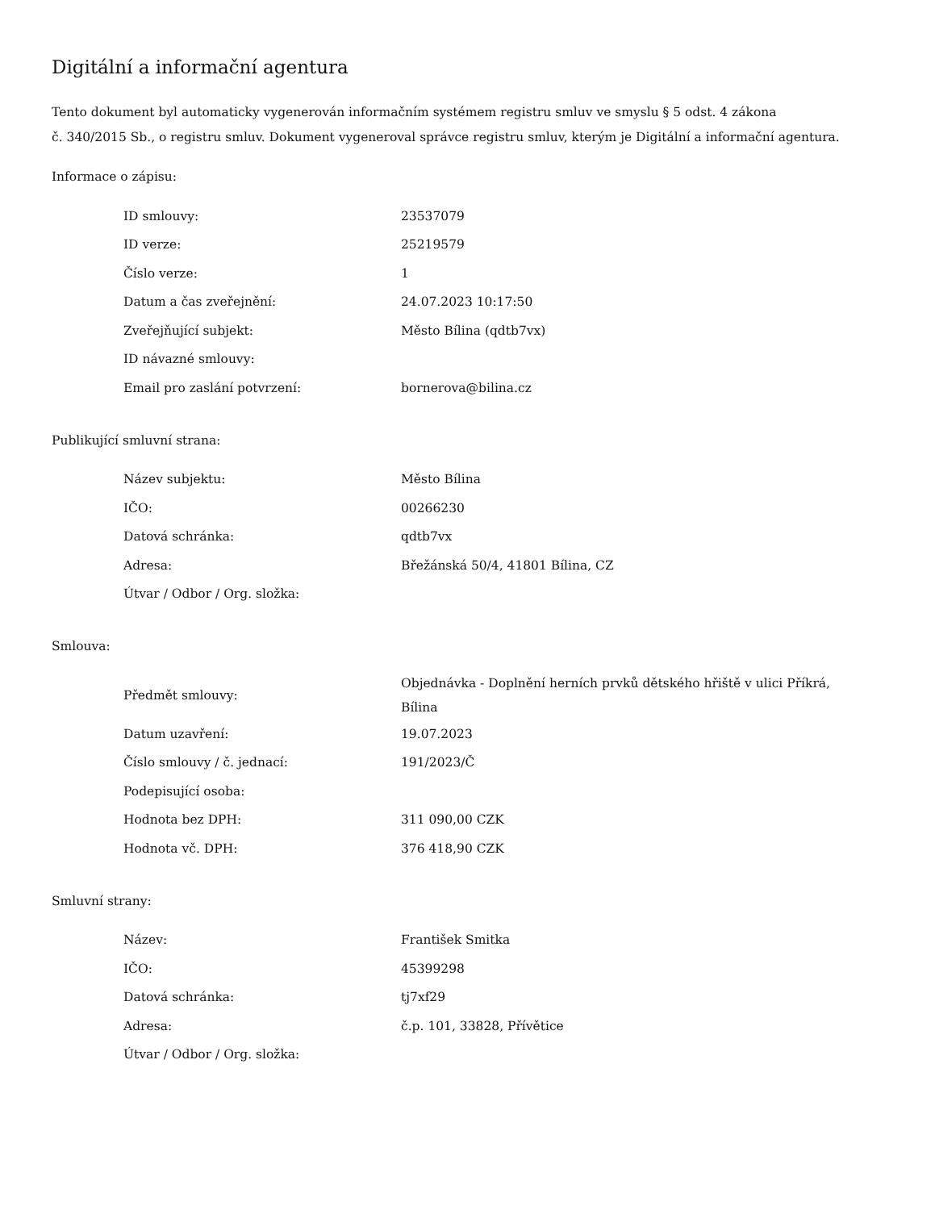Digitální a informační agentura
Tento dokument byl automaticky vygenerován informačním systémem registru smluv ve smyslu § 5 odst. 4 zákona
č. 340/2015 Sb., o registru smluv. Dokument vygeneroval správce registru smluv, kterým je Digitální a informační agentura.
Informace o zápisu:
| ID smlouvy: | 23537079 |
| ID verze: | 25219579 |
| Číslo verze: | 1 |
| Datum a čas zveřejnění: | 24.07.2023 10:17:50 |
| Zveřejňující subjekt: | Město Bílina (qdtb7vx) |
| ID návazné smlouvy: | |
| Email pro zaslání potvrzení: | bornerova@bilina.cz |
Publikující smluvní strana:
| Název subjektu: | Město Bílina |
| IČO: | 00266230 |
| Datová schránka: | qdtb7vx |
| Adresa: | Břežánská 50/4, 41801 Bílina, CZ |
| Útvar / Odbor / Org. složka: | |
Smlouva:
| Předmět smlouvy: | Objednávka - Doplnění herních prvků dětského hřiště v ulici Příkrá, Bílina |
| Datum uzavření: | 19.07.2023 |
| Číslo smlouvy / č. jednací: | 191/2023/Č |
| Podepisující osoba: | |
| Hodnota bez DPH: | 311 090,00 CZK |
| Hodnota vč. DPH: | 376 418,90 CZK |
Smluvní strany:
| Název: | František Smitka |
| IČO: | 45399298 |
| Datová schránka: | tj7xf29 |
| Adresa: | č.p. 101, 33828, Přívětice |
| Útvar / Odbor / Org. složka: | |